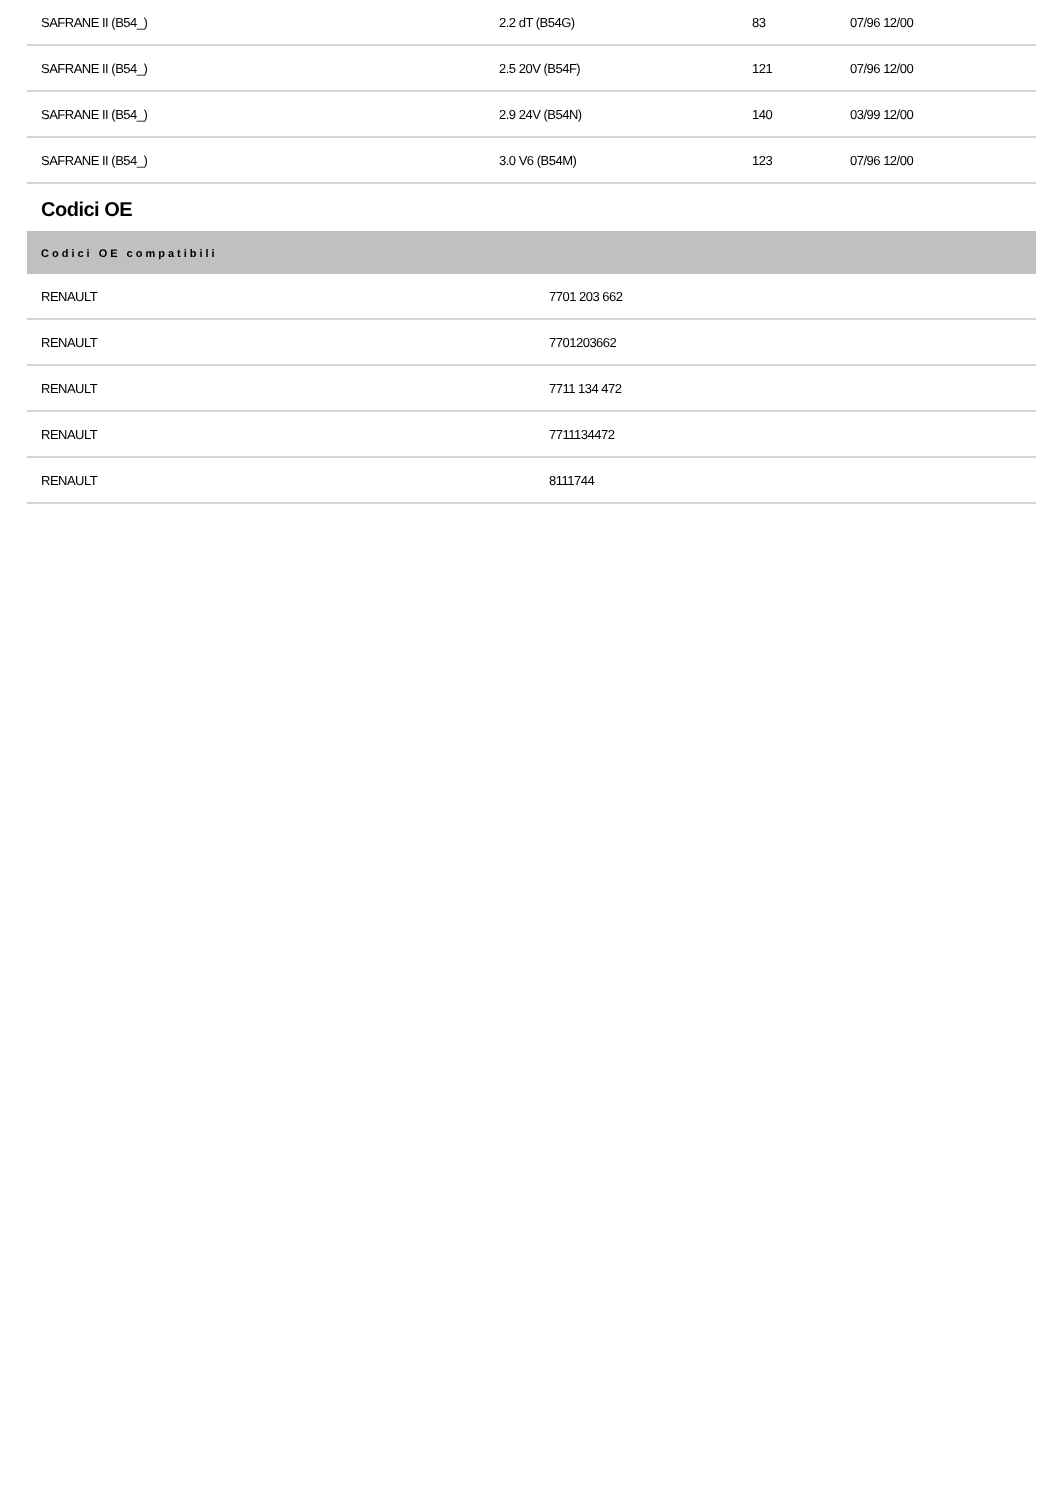| SAFRANE II (B54_) | 2.2 dT (B54G) | 83 | 07/96 12/00 |
| SAFRANE II (B54_) | 2.5 20V (B54F) | 121 | 07/96 12/00 |
| SAFRANE II (B54_) | 2.9 24V (B54N) | 140 | 03/99 12/00 |
| SAFRANE II (B54_) | 3.0 V6 (B54M) | 123 | 07/96 12/00 |
Codici OE
| Codici OE compatibili | |
| --- | --- |
| RENAULT | 7701 203 662 |
| RENAULT | 7701203662 |
| RENAULT | 7711 134 472 |
| RENAULT | 7711134472 |
| RENAULT | 8111744 |